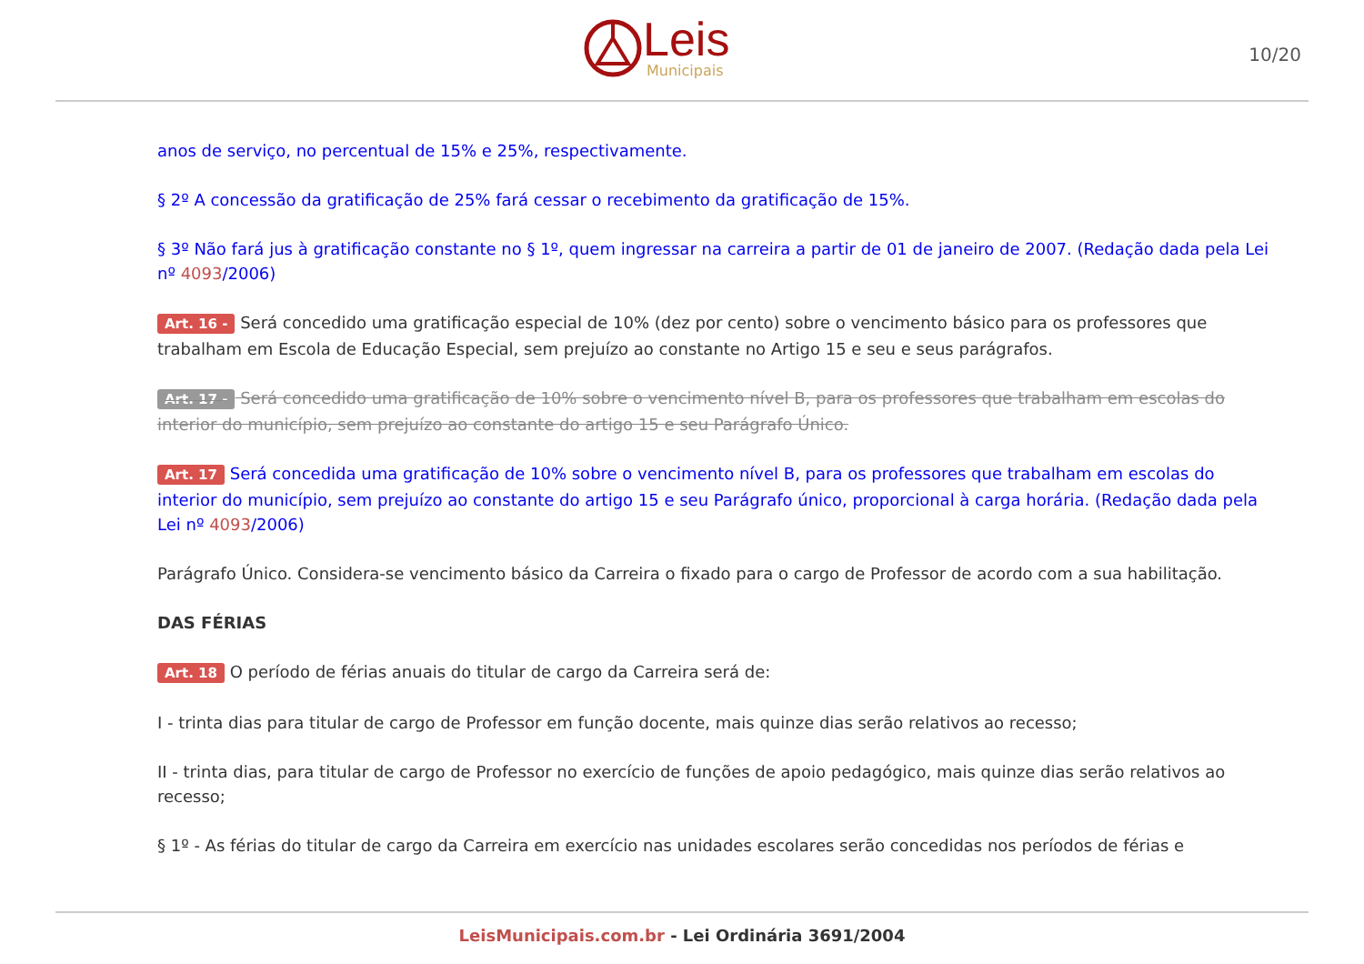Leis
Municipais
10/20
anos de serviço, no percentual de 15% e 25%, respectivamente.
§ 2º A concessão da gratificação de 25% fará cessar o recebimento da gratificação de 15%.
§ 3º Não fará jus à gratificação constante no § 1º, quem ingressar na carreira a partir de 01 de janeiro de 2007. (Redação dada pela Lei nº 4093/2006)
Art. 16 - Será concedido uma gratificação especial de 10% (dez por cento) sobre o vencimento básico para os professores que trabalham em Escola de Educação Especial, sem prejuízo ao constante no Artigo 15 e seu e seus parágrafos.
Art. 17 - Será concedido uma gratificação de 10% sobre o vencimento nível B, para os professores que trabalham em escolas do interior do município, sem prejuízo ao constante do artigo 15 e seu Parágrafo Único.
Art. 17 Será concedida uma gratificação de 10% sobre o vencimento nível B, para os professores que trabalham em escolas do interior do município, sem prejuízo ao constante do artigo 15 e seu Parágrafo único, proporcional à carga horária. (Redação dada pela Lei nº 4093/2006)
Parágrafo Único. Considera-se vencimento básico da Carreira o fixado para o cargo de Professor de acordo com a sua habilitação.
DAS FÉRIAS
Art. 18 O período de férias anuais do titular de cargo da Carreira será de:
I - trinta dias para titular de cargo de Professor em função docente, mais quinze dias serão relativos ao recesso;
II - trinta dias, para titular de cargo de Professor no exercício de funções de apoio pedagógico, mais quinze dias serão relativos ao recesso;
§ 1º - As férias do titular de cargo da Carreira em exercício nas unidades escolares serão concedidas nos períodos de férias e
LeisMunicipais.com.br - Lei Ordinária 3691/2004